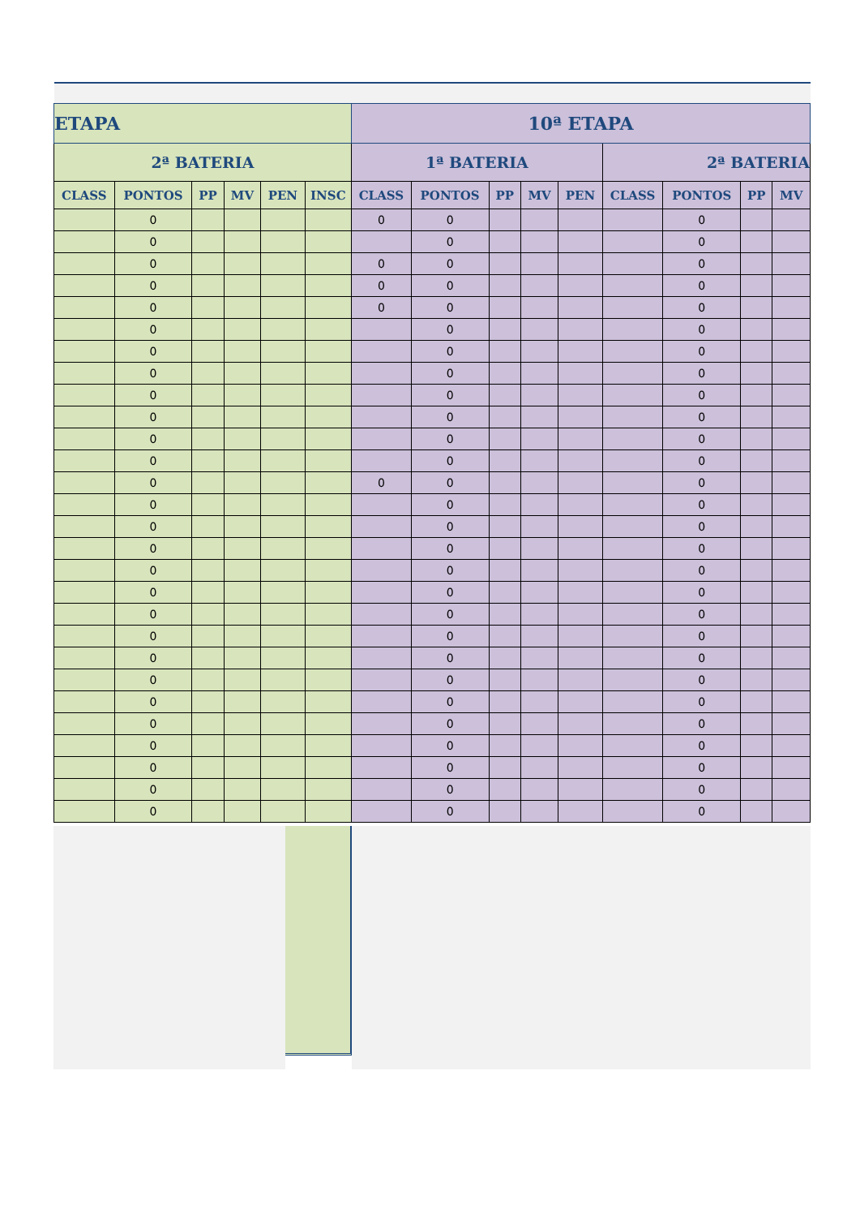| ETAPA | | | | | | 10ª ETAPA | | | | | | | | |
| --- | --- | --- | --- | --- | --- | --- | --- | --- | --- | --- | --- | --- | --- | --- |
| 2ª BATERIA | | | | | | 1ª BATERIA | | | | | 2ª BATERIA | | | |
| CLASS | PONTOS | PP | MV | PEN | INSC | CLASS | PONTOS | PP | MV | PEN | CLASS | PONTOS | PP | MV |
| | 0 | | | | | 0 | 0 | | | | | 0 | | |
| | 0 | | | | | | 0 | | | | | 0 | | |
| | 0 | | | | | 0 | 0 | | | | | 0 | | |
| | 0 | | | | | 0 | 0 | | | | | 0 | | |
| | 0 | | | | | 0 | 0 | | | | | 0 | | |
| | 0 | | | | | | 0 | | | | | 0 | | |
| | 0 | | | | | | 0 | | | | | 0 | | |
| | 0 | | | | | | 0 | | | | | 0 | | |
| | 0 | | | | | | 0 | | | | | 0 | | |
| | 0 | | | | | | 0 | | | | | 0 | | |
| | 0 | | | | | | 0 | | | | | 0 | | |
| | 0 | | | | | | 0 | | | | | 0 | | |
| | 0 | | | | | 0 | 0 | | | | | 0 | | |
| | 0 | | | | | | 0 | | | | | 0 | | |
| | 0 | | | | | | 0 | | | | | 0 | | |
| | 0 | | | | | | 0 | | | | | 0 | | |
| | 0 | | | | | | 0 | | | | | 0 | | |
| | 0 | | | | | | 0 | | | | | 0 | | |
| | 0 | | | | | | 0 | | | | | 0 | | |
| | 0 | | | | | | 0 | | | | | 0 | | |
| | 0 | | | | | | 0 | | | | | 0 | | |
| | 0 | | | | | | 0 | | | | | 0 | | |
| | 0 | | | | | | 0 | | | | | 0 | | |
| | 0 | | | | | | 0 | | | | | 0 | | |
| | 0 | | | | | | 0 | | | | | 0 | | |
| | 0 | | | | | | 0 | | | | | 0 | | |
| | 0 | | | | | | 0 | | | | | 0 | | |
| | 0 | | | | | | 0 | | | | | 0 | | |